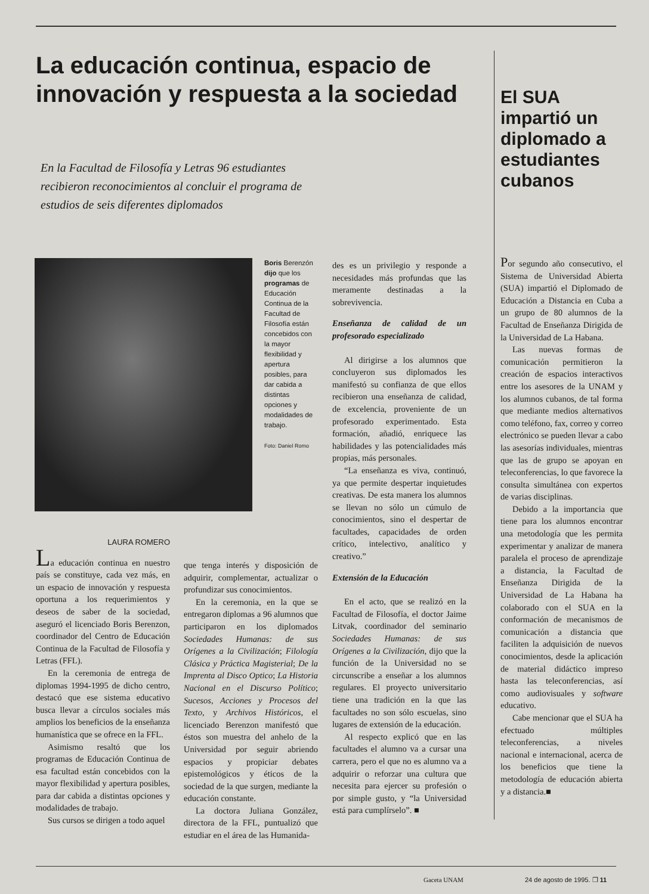La educación continua, espacio de innovación y respuesta a la sociedad
En la Facultad de Filosofía y Letras 96 estudiantes recibieron reconocimientos al concluir el programa de estudios de seis diferentes diplomados
Boris Berenzón dijo que los programas de Educación Continua de la Facultad de Filosofía están concebidos con la mayor flexibilidad y apertura posibles, para dar cabida a distintas opciones y modalidades de trabajo.
Foto: Daniel Romo
LAURA ROMERO
La educación continua en nuestro país se constituye, cada vez más, en un espacio de innovación y respuesta oportuna a los requerimientos y deseos de saber de la sociedad, aseguró el licenciado Boris Berenzon, coordinador del Centro de Educación Continua de la Facultad de Filosofía y Letras (FFL).
En la ceremonia de entrega de diplomas 1994-1995 de dicho centro, destacó que ese sistema educativo busca llevar a círculos sociales más amplios los beneficios de la enseñanza humanística que se ofrece en la FFL.
Asimismo resaltó que los programas de Educación Continua de esa facultad están concebidos con la mayor flexibilidad y apertura posibles, para dar cabida a distintas opciones y modalidades de trabajo.
Sus cursos se dirigen a todo aquel
que tenga interés y disposición de adquirir, complementar, actualizar o profundizar sus conocimientos.
En la ceremonia, en la que se entregaron diplomas a 96 alumnos que participaron en los diplomados Sociedades Humanas: de sus Orígenes a la Civilización; Filología Clásica y Práctica Magisterial; De la Imprenta al Disco Optico; La Historia Nacional en el Discurso Político; Sucesos, Acciones y Procesos del Texto, y Archivos Históricos, el licenciado Berenzon manifestó que éstos son muestra del anhelo de la Universidad por seguir abriendo espacios y propiciar debates epistemológicos y éticos de la sociedad de la que surgen, mediante la educación constante.
La doctora Juliana González, directora de la FFL, puntualizó que estudiar en el área de las Humanida-
des es un privilegio y responde a necesidades más profundas que las meramente destinadas a la sobrevivencia.
Enseñanza de calidad de un profesorado especializado
Al dirigirse a los alumnos que concluyeron sus diplomados les manifestó su confianza de que ellos recibieron una enseñanza de calidad, de excelencia, proveniente de un profesorado experimentado. Esta formación, añadió, enriquece las habilidades y las potencialidades más propias, más personales.
“La enseñanza es viva, continuó, ya que permite despertar inquietudes creativas. De esta manera los alumnos se llevan no sólo un cúmulo de conocimientos, sino el despertar de facultades, capacidades de orden crítico, intelectivo, analítico y creativo.”
Extensión de la Educación
En el acto, que se realizó en la Facultad de Filosofía, el doctor Jaime Litvak, coordinador del seminario Sociedades Humanas: de sus Orígenes a la Civilización, dijo que la función de la Universidad no se circunscribe a enseñar a los alumnos regulares. El proyecto universitario tiene una tradición en la que las facultades no son sólo escuelas, sino lugares de extensión de la educación.
Al respecto explicó que en las facultades el alumno va a cursar una carrera, pero el que no es alumno va a adquirir o reforzar una cultura que necesita para ejercer su profesión o por simple gusto, y “la Universidad está para cumplírselo”. ■
El SUA impartió un diplomado a estudiantes cubanos
Por segundo año consecutivo, el Sistema de Universidad Abierta (SUA) impartió el Diplomado de Educación a Distancia en Cuba a un grupo de 80 alumnos de la Facultad de Enseñanza Dirigida de la Universidad de La Habana.
Las nuevas formas de comunicación permitieron la creación de espacios interactivos entre los asesores de la UNAM y los alumnos cubanos, de tal forma que mediante medios alternativos como teléfono, fax, correo y correo electrónico se pueden llevar a cabo las asesorías individuales, mientras que las de grupo se apoyan en teleconferencias, lo que favorece la consulta simultánea con expertos de varias disciplinas.
Debido a la importancia que tiene para los alumnos encontrar una metodología que les permita experimentar y analizar de manera paralela el proceso de aprendizaje a distancia, la Facultad de Enseñanza Dirigida de la Universidad de La Habana ha colaborado con el SUA en la conformación de mecanismos de comunicación a distancia que faciliten la adquisición de nuevos conocimientos, desde la aplicación de material didáctico impreso hasta las teleconferencias, así como audiovisuales y software educativo.
Cabe mencionar que el SUA ha efectuado múltiples teleconferencias, a niveles nacional e internacional, acerca de los beneficios que tiene la metodología de educación abierta y a distancia.■
Gaceta UNAM 24 de agosto de 1995. ❒ 11